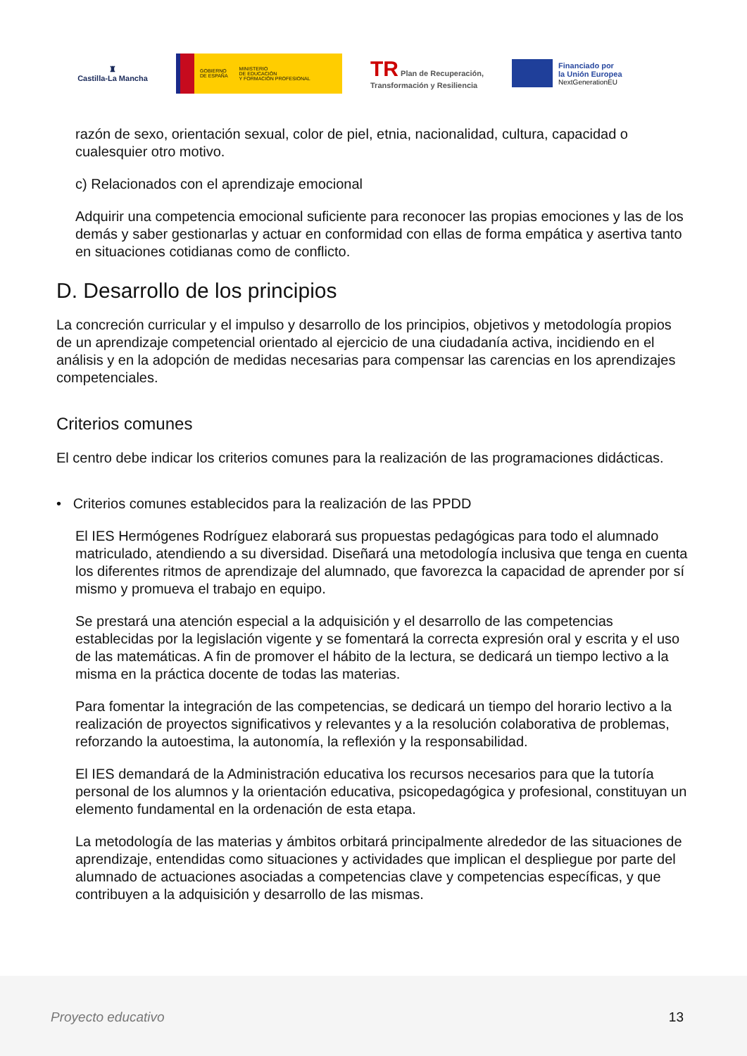♜
Castilla-La Mancha
GOBIERNO
DE ESPAÑA
MINISTERIO
DE EDUCACIÓN
Y FORMACIÓN PROFESIONAL
TR Plan de Recuperación,
Transformación y Resiliencia
Financiado por
la Unión Europea
NextGenerationEU
razón de sexo, orientación sexual, color de piel, etnia, nacionalidad, cultura, capacidad o cualesquier otro motivo.
c) Relacionados con el aprendizaje emocional
Adquirir una competencia emocional suficiente para reconocer las propias emociones y las de los demás y saber gestionarlas y actuar en conformidad con ellas de forma empática y asertiva tanto en situaciones cotidianas como de conflicto.
D. Desarrollo de los principios
La concreción curricular y el impulso y desarrollo de los principios, objetivos y metodología propios de un aprendizaje competencial orientado al ejercicio de una ciudadanía activa, incidiendo en el análisis y en la adopción de medidas necesarias para compensar las carencias en los aprendizajes competenciales.
Criterios comunes
El centro debe indicar los criterios comunes para la realización de las programaciones didácticas.
• Criterios comunes establecidos para la realización de las PPDD
El IES Hermógenes Rodríguez elaborará sus propuestas pedagógicas para todo el alumnado matriculado, atendiendo a su diversidad. Diseñará una metodología inclusiva que tenga en cuenta los diferentes ritmos de aprendizaje del alumnado, que favorezca la capacidad de aprender por sí mismo y promueva el trabajo en equipo.
Se prestará una atención especial a la adquisición y el desarrollo de las competencias establecidas por la legislación vigente y se fomentará la correcta expresión oral y escrita y el uso de las matemáticas. A fin de promover el hábito de la lectura, se dedicará un tiempo lectivo a la misma en la práctica docente de todas las materias.
Para fomentar la integración de las competencias, se dedicará un tiempo del horario lectivo a la realización de proyectos significativos y relevantes y a la resolución colaborativa de problemas, reforzando la autoestima, la autonomía, la reflexión y la responsabilidad.
El IES demandará de la Administración educativa los recursos necesarios para que la tutoría personal de los alumnos y la orientación educativa, psicopedagógica y profesional, constituyan un elemento fundamental en la ordenación de esta etapa.
La metodología de las materias y ámbitos orbitará principalmente alrededor de las situaciones de aprendizaje, entendidas como situaciones y actividades que implican el despliegue por parte del alumnado de actuaciones asociadas a competencias clave y competencias específicas, y que contribuyen a la adquisición y desarrollo de las mismas.
Proyecto educativo 13